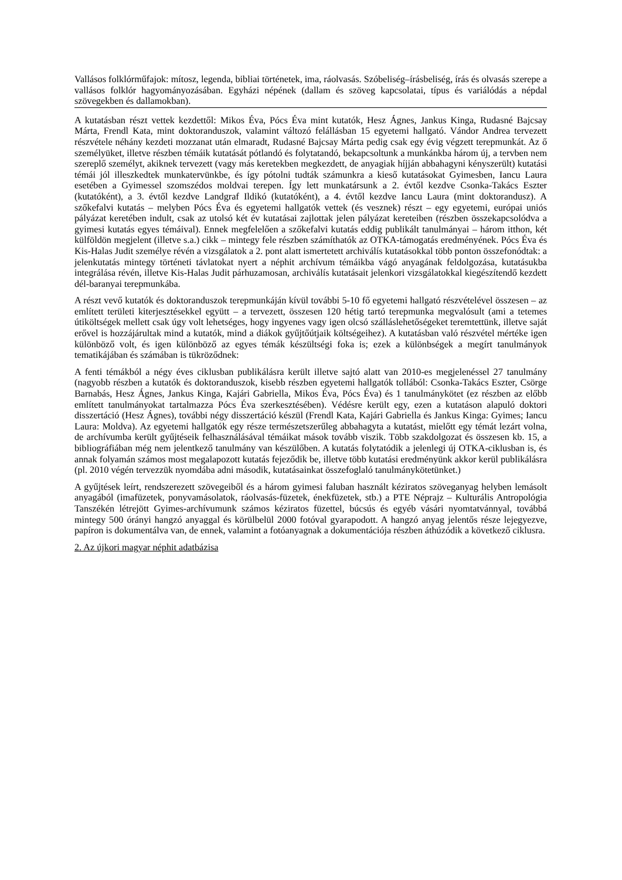Vallásos folklórműfajok: mítosz, legenda, bibliai történetek, ima, ráolvasás. Szóbeliség–írásbeliség, írás és olvasás szerepe a vallásos folklór hagyományozásában. Egyházi népének (dallam és szöveg kapcsolatai, típus és variálódás a népdal szövegekben és dallamokban).
A kutatásban részt vettek kezdettől: Mikos Éva, Pócs Éva mint kutatók, Hesz Ágnes, Jankus Kinga, Rudasné Bajcsay Márta, Frendl Kata, mint doktoranduszok, valamint változó felállásban 15 egyetemi hallgató. Vándor Andrea tervezett részvétele néhány kezdeti mozzanat után elmaradt, Rudasné Bajcsay Márta pedig csak egy évig végzett terepmunkát. Az ő személyüket, illetve részben témáik kutatását pótlandó és folytatandó, bekapcsoltunk a munkánkba három új, a tervben nem szereplő személyt, akiknek tervezett (vagy más keretekben megkezdett, de anyagiak híjján abbahagyni kényszerült) kutatási témái jól illeszkedtek munkatervünkbe, és így pótolni tudták számunkra a kieső kutatásokat Gyimesben, Iancu Laura esetében a Gyimessel szomszédos moldvai terepen. Így lett munkatársunk a 2. évtől kezdve Csonka-Takács Eszter (kutatóként), a 3. évtől kezdve Landgraf Ildikó (kutatóként), a 4. évtől kezdve Iancu Laura (mint doktorandusz). A szőkefalvi kutatás – melyben Pócs Éva és egyetemi hallgatók vettek (és vesznek) részt – egy egyetemi, európai uniós pályázat keretében indult, csak az utolsó két év kutatásai zajlottak jelen pályázat kereteiben (részben összekapcsolódva a gyimesi kutatás egyes témáival). Ennek megfelelően a szőkefalvi kutatás eddig publikált tanulmányai – három itthon, két külföldön megjelent (illetve s.a.) cikk – mintegy fele részben számíthatók az OTKA-támogatás eredményének. Pócs Éva és Kis-Halas Judit személye révén a vizsgálatok a 2. pont alatt ismertetett archiválís kutatásokkal több ponton összefonódtak: a jelenkutatás mintegy történeti távlatokat nyert a néphit archívum témáikba vágó anyagának feldolgozása, kutatásukba integrálása révén, illetve Kis-Halas Judit párhuzamosan, archiválís kutatásait jelenkori vizsgálatokkal kiegészítendő kezdett dél-baranyai terepmunkába.
A részt vevő kutatók és doktoranduszok terepmunkáján kívül további 5-10 fő egyetemi hallgató részvételével összesen – az említett területi kiterjesztésekkel együtt – a tervezett, összesen 120 hétig tartó terepmunka megvalósult (ami a tetemes útiköltségek mellett csak úgy volt lehetséges, hogy ingyenes vagy igen olcsó szálláslehetőségeket teremtettünk, illetve saját erővel is hozzájárultak mind a kutatók, mind a diákok gyűjtőútjaik költségeihez). A kutatásban való részvétel mértéke igen különböző volt, és igen különböző az egyes témák készültségi foka is; ezek a különbségek a megírt tanulmányok tematikájában és számában is tükröződnek:
A fenti témákból a négy éves ciklusban publikálásra került illetve sajtó alatt van 2010-es megjelenéssel 27 tanulmány (nagyobb részben a kutatók és doktoranduszok, kisebb részben egyetemi hallgatók tollából: Csonka-Takács Eszter, Csörge Barnabás, Hesz Ágnes, Jankus Kinga, Kajári Gabriella, Mikos Éva, Pócs Éva) és 1 tanulmánykötet (ez részben az előbb említett tanulmányokat tartalmazza Pócs Éva szerkesztésében). Védésre került egy, ezen a kutatáson alapuló doktori disszertáció (Hesz Ágnes), további négy disszertáció készül (Frendl Kata, Kajári Gabriella és Jankus Kinga: Gyimes; Iancu Laura: Moldva). Az egyetemi hallgatók egy része természetszerűleg abbahagyta a kutatást, mielőtt egy témát lezárt volna, de archívumba került gyűjtéseik felhasználásával témáikat mások tovább viszik. Több szakdolgozat és összesen kb. 15, a bibliográfiában még nem jelentkező tanulmány van készülőben. A kutatás folytatódik a jelenlegi új OTKA-ciklusban is, és annak folyamán számos most megalapozott kutatás fejeződik be, illetve több kutatási eredményünk akkor kerül publikálásra (pl. 2010 végén tervezzük nyomdába adni második, kutatásainkat összefoglaló tanulmánykötetünket.)
A gyűjtések leírt, rendszerezett szövegeiből és a három gyimesi faluban használt kéziratos szöveganyag helyben lemásolt anyagából (imafüzetek, ponyvamásolatok, ráolvasás-füzetek, énekfüzetek, stb.) a PTE Néprajz – Kulturális Antropológia Tanszékén létrejött Gyimes-archívumunk számos kéziratos füzettel, búcsús és egyéb vásári nyomtatvánnyal, továbbá mintegy 500 órányi hangzó anyaggal és körülbelül 2000 fotóval gyarapodott. A hangzó anyag jelentős része lejegyezve, papíron is dokumentálva van, de ennek, valamint a fotóanyagnak a dokumentációja részben áthúzódik a következő ciklusra.
2. Az újkori magyar néphit adatbázisa